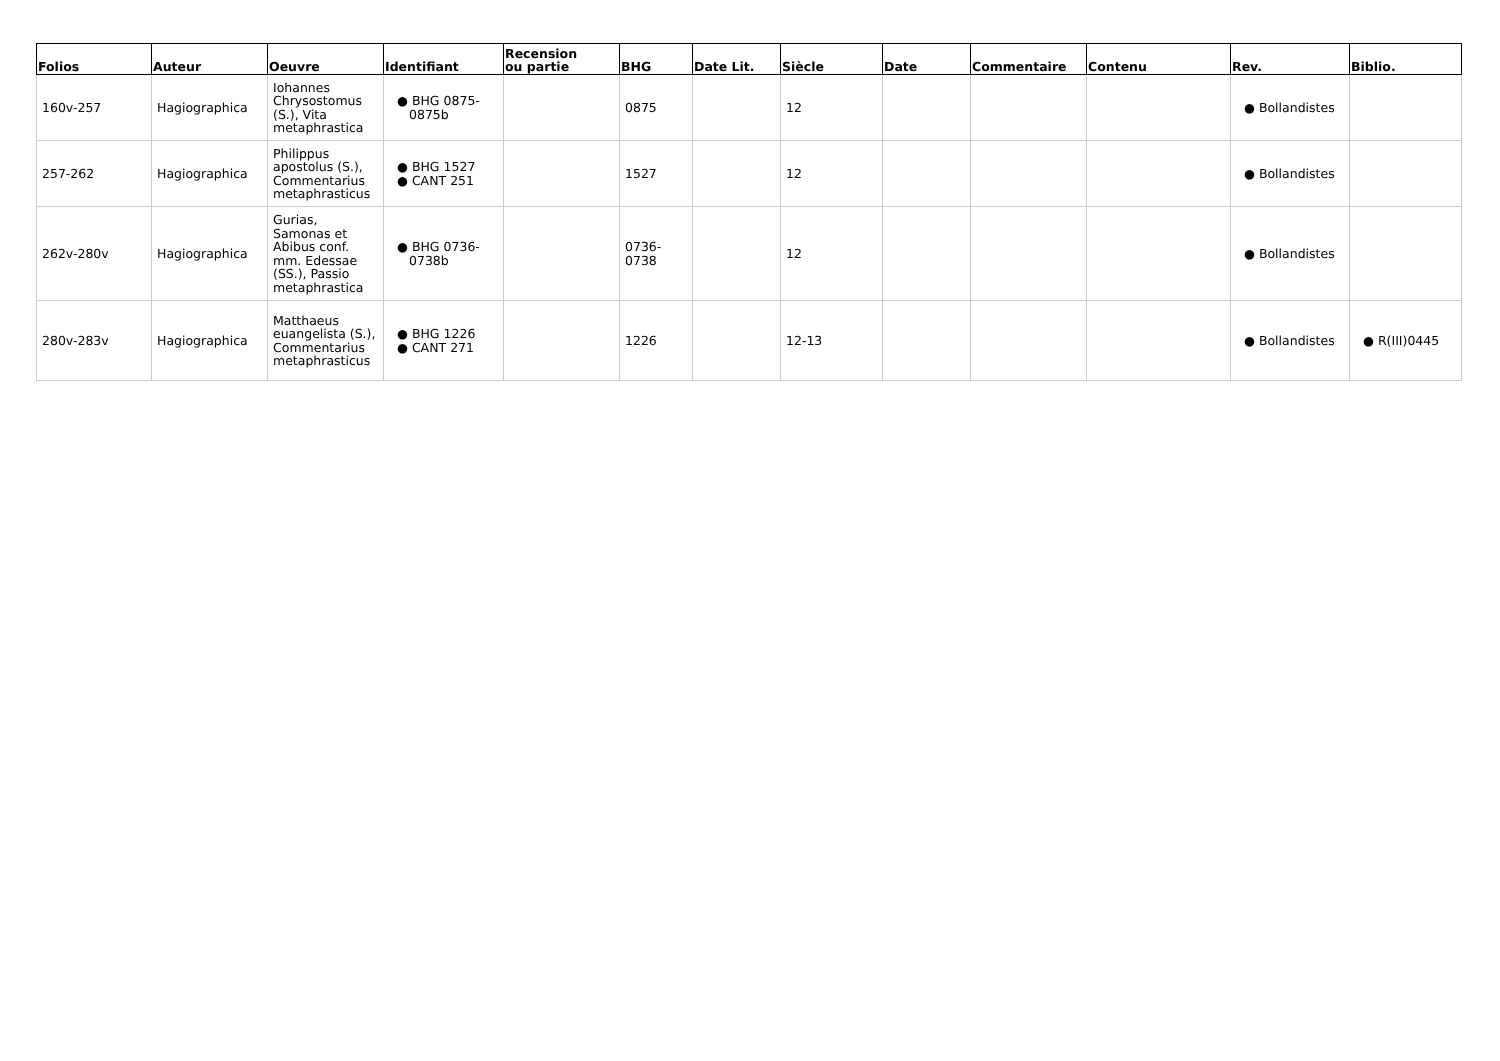| Folios | Auteur | Oeuvre | Identifiant | Recension ou partie | BHG | Date Lit. | Siècle | Date | Commentaire | Contenu | Rev. | Biblio. |
| --- | --- | --- | --- | --- | --- | --- | --- | --- | --- | --- | --- | --- |
| 160v-257 | Hagiographica | Iohannes Chrysostomus (S.), Vita metaphrastica | BHG 0875-0875b | | 0875 | | 12 | | | | Bollandistes | |
| 257-262 | Hagiographica | Philippus apostolus (S.), Commentarius metaphrasticus | BHG 1527 CANT 251 | | 1527 | | 12 | | | | Bollandistes | |
| 262v-280v | Hagiographica | Gurias, Samonas et Abibus conf. mm. Edessae (SS.), Passio metaphrastica | BHG 0736-0738b | | 0736-0738 | | 12 | | | | Bollandistes | |
| 280v-283v | Hagiographica | Matthaeus euangelista (S.), Commentarius metaphrasticus | BHG 1226 CANT 271 | | 1226 | | 12-13 | | | | Bollandistes | R(III)0445 |